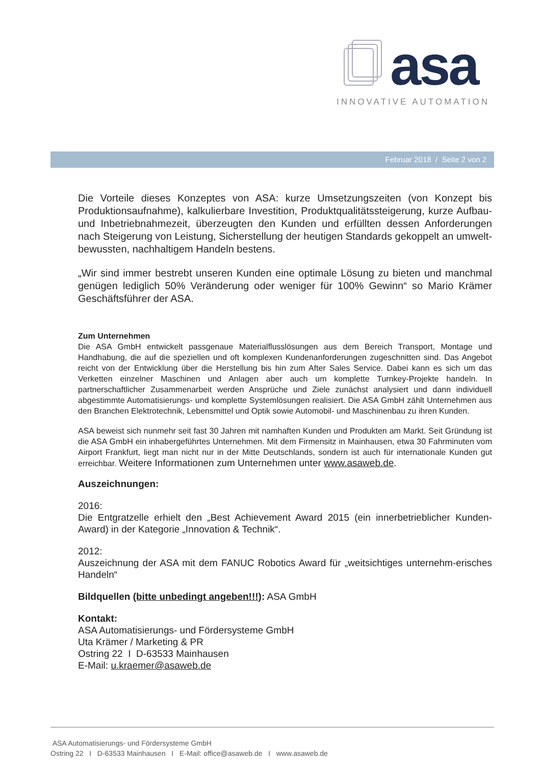asa
INNOVATIVE AUTOMATION
Februar 2018 / Seite 2 von 2
Die Vorteile dieses Konzeptes von ASA: kurze Umsetzungszeiten (von Konzept bis Produktionsaufnahme), kalkulierbare Investition, Produktqualitätssteigerung, kurze Aufbau- und Inbetriebnahmezeit, überzeugten den Kunden und erfüllten dessen Anforderungen nach Steigerung von Leistung, Sicherstellung der heutigen Standards gekoppelt an umwelt-bewussten, nachhaltigem Handeln bestens.
„Wir sind immer bestrebt unseren Kunden eine optimale Lösung zu bieten und manchmal genügen lediglich 50% Veränderung oder weniger für 100% Gewinn“ so Mario Krämer Geschäftsführer der ASA.
Zum Unternehmen
Die ASA GmbH entwickelt passgenaue Materialflusslösungen aus dem Bereich Transport, Montage und Handhabung, die auf die speziellen und oft komplexen Kundenanforderungen zugeschnitten sind. Das Angebot reicht von der Entwicklung über die Herstellung bis hin zum After Sales Service. Dabei kann es sich um das Verketten einzelner Maschinen und Anlagen aber auch um komplette Turnkey-Projekte handeln. In partnerschaftlicher Zusammenarbeit werden Ansprüche und Ziele zunächst analysiert und dann individuell abgestimmte Automatisierungs- und komplette Systemlösungen realisiert. Die ASA GmbH zählt Unternehmen aus den Branchen Elektrotechnik, Lebensmittel und Optik sowie Automobil- und Maschinenbau zu ihren Kunden.
ASA beweist sich nunmehr seit fast 30 Jahren mit namhaften Kunden und Produkten am Markt. Seit Gründung ist die ASA GmbH ein inhabergeführtes Unternehmen. Mit dem Firmensitz in Mainhausen, etwa 30 Fahrminuten vom Airport Frankfurt, liegt man nicht nur in der Mitte Deutschlands, sondern ist auch für internationale Kunden gut erreichbar. Weitere Informationen zum Unternehmen unter www.asaweb.de.
Auszeichnungen:
2016:
Die Entgratzelle erhielt den „Best Achievement Award 2015 (ein innerbetrieblicher Kunden-Award) in der Kategorie „Innovation & Technik“.
2012:
Auszeichnung der ASA mit dem FANUC Robotics Award für „weitsichtiges unternehm-erisches Handeln“
Bildquellen (bitte unbedingt angeben!!!): ASA GmbH
Kontakt:
ASA Automatisierungs- und Fördersysteme GmbH
Uta Krämer / Marketing & PR
Ostring 22 I D-63533 Mainhausen
E-Mail: u.kraemer@asaweb.de
ASA Automatisierungs- und Fördersysteme GmbH
Ostring 22 I D-63533 Mainhausen I E-Mail: office@asaweb.de I www.asaweb.de